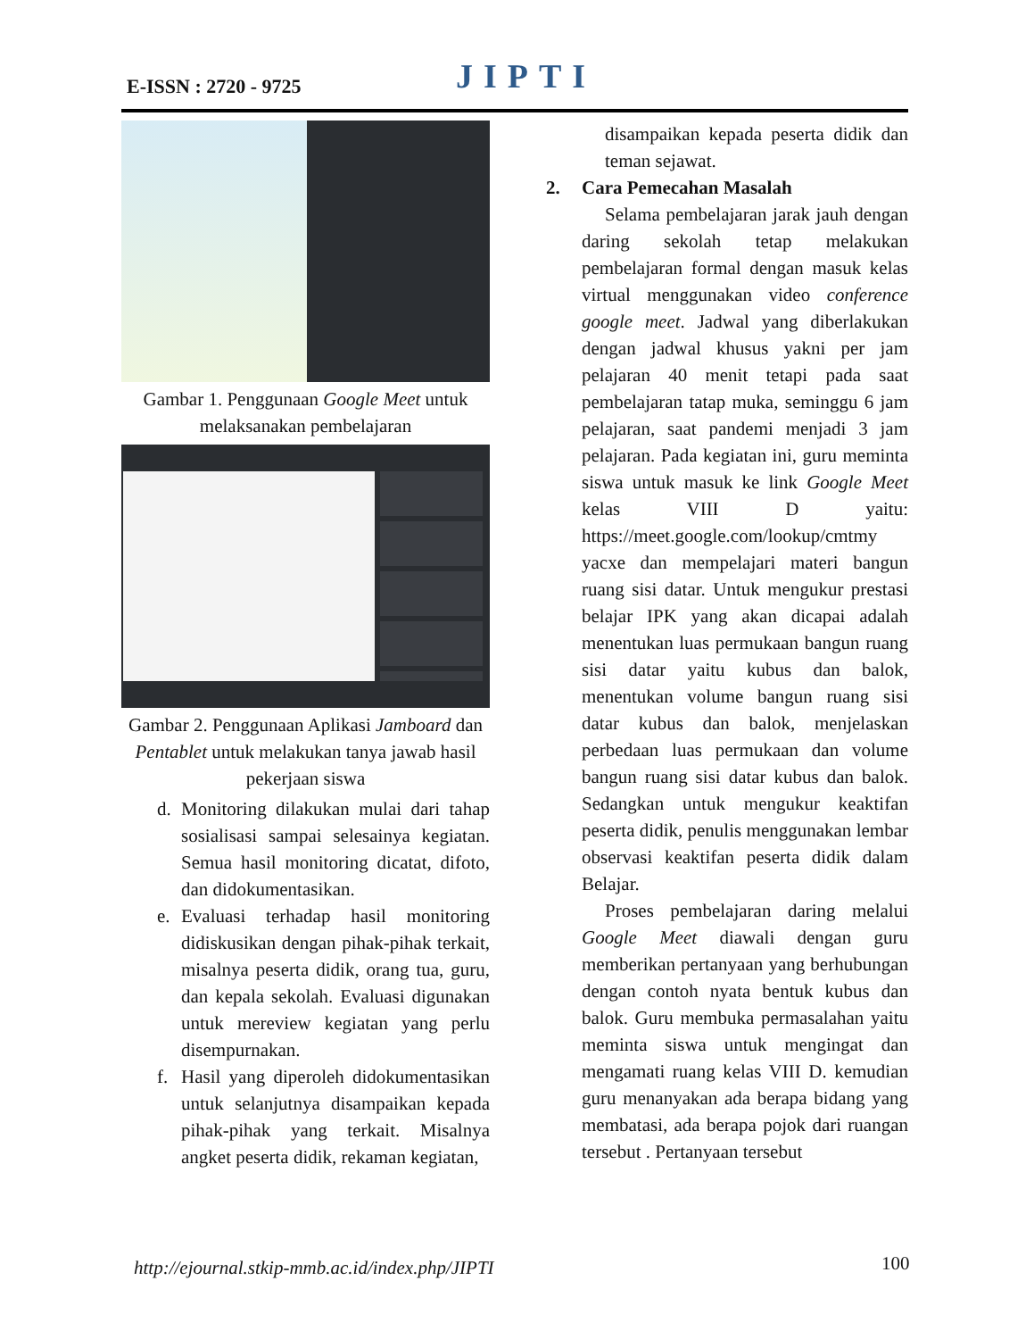E-ISSN : 2720 - 9725 JIPTI
Gambar 1. Penggunaan Google Meet untuk melaksanakan pembelajaran
Gambar 2. Penggunaan Aplikasi Jamboard dan Pentablet untuk melakukan tanya jawab hasil pekerjaan siswa
d. Monitoring dilakukan mulai dari tahap sosialisasi sampai selesainya kegiatan. Semua hasil monitoring dicatat, difoto, dan didokumentasikan.
e. Evaluasi terhadap hasil monitoring didiskusikan dengan pihak-pihak terkait, misalnya peserta didik, orang tua, guru, dan kepala sekolah. Evaluasi digunakan untuk mereview kegiatan yang perlu disempurnakan.
f. Hasil yang diperoleh didokumentasikan untuk selanjutnya disampaikan kepada pihak-pihak yang terkait. Misalnya angket peserta didik, rekaman kegiatan,
disampaikan kepada peserta didik dan teman sejawat.
2. Cara Pemecahan Masalah
Selama pembelajaran jarak jauh dengan daring sekolah tetap melakukan pembelajaran formal dengan masuk kelas virtual menggunakan video conference google meet. Jadwal yang diberlakukan dengan jadwal khusus yakni per jam pelajaran 40 menit tetapi pada saat pembelajaran tatap muka, seminggu 6 jam pelajaran, saat pandemi menjadi 3 jam pelajaran. Pada kegiatan ini, guru meminta siswa untuk masuk ke link Google Meet kelas VIII D yaitu: https://meet.google.com/lookup/cmtmy yacxe dan mempelajari materi bangun ruang sisi datar. Untuk mengukur prestasi belajar IPK yang akan dicapai adalah menentukan luas permukaan bangun ruang sisi datar yaitu kubus dan balok, menentukan volume bangun ruang sisi datar kubus dan balok, menjelaskan perbedaan luas permukaan dan volume bangun ruang sisi datar kubus dan balok. Sedangkan untuk mengukur keaktifan peserta didik, penulis menggunakan lembar observasi keaktifan peserta didik dalam Belajar.
Proses pembelajaran daring melalui Google Meet diawali dengan guru memberikan pertanyaan yang berhubungan dengan contoh nyata bentuk kubus dan balok. Guru membuka permasalahan yaitu meminta siswa untuk mengingat dan mengamati ruang kelas VIII D. kemudian guru menanyakan ada berapa bidang yang membatasi, ada berapa pojok dari ruangan tersebut . Pertanyaan tersebut
http://ejournal.stkip-mmb.ac.id/index.php/JIPTI
100